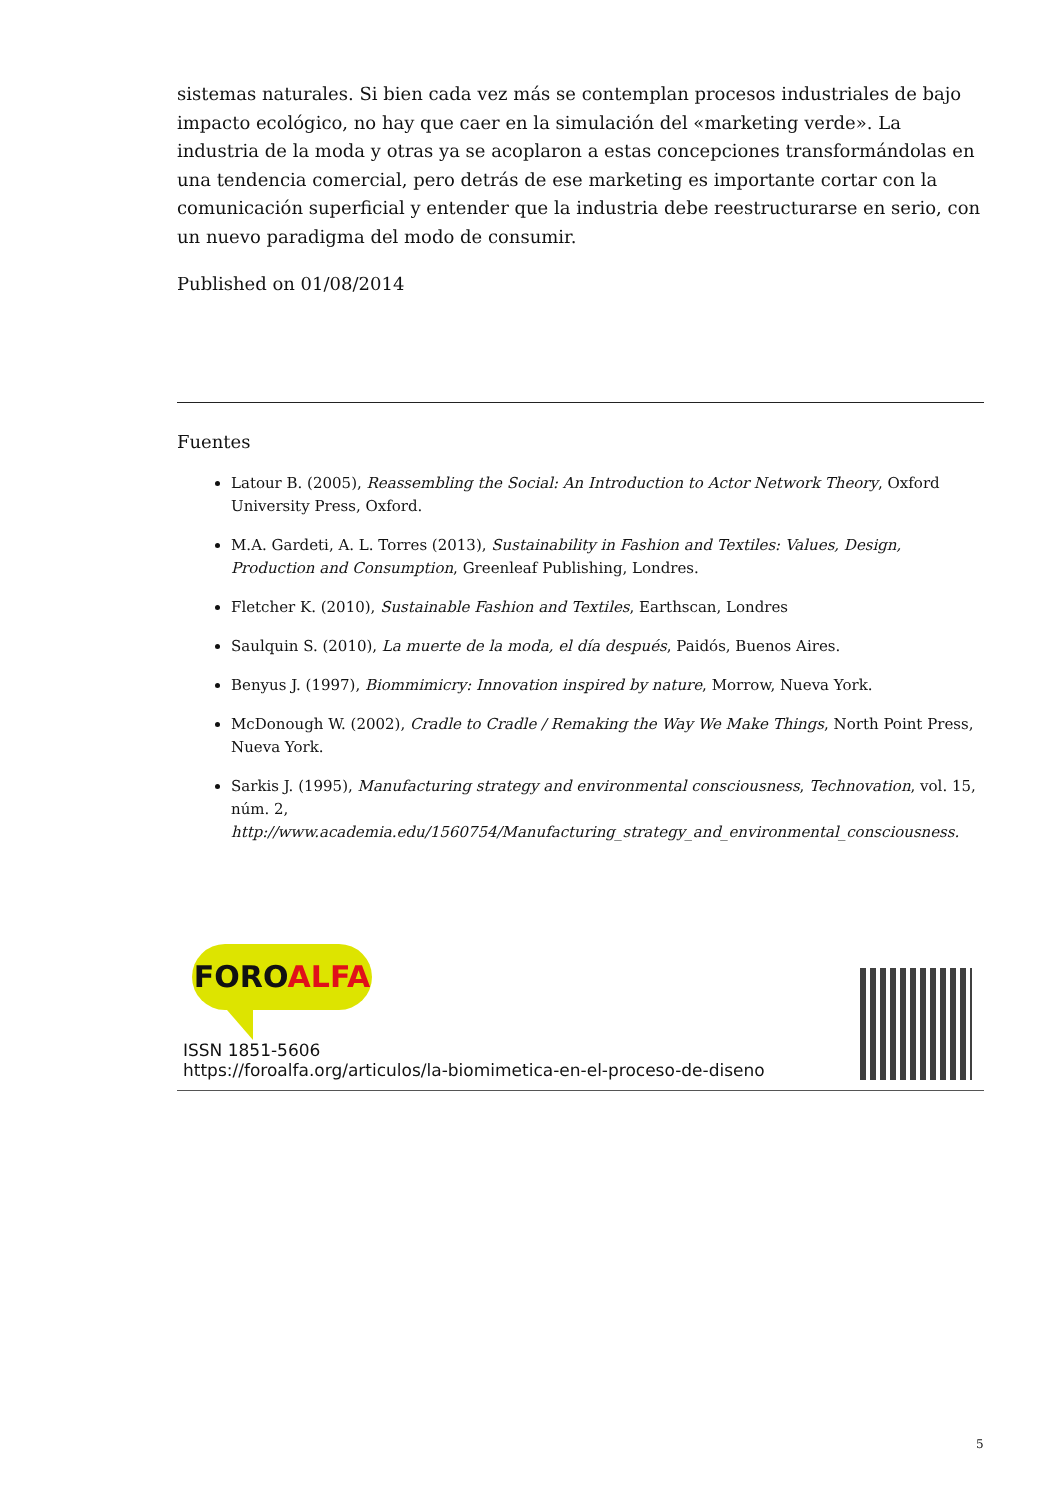sistemas naturales. Si bien cada vez más se contemplan procesos industriales de bajo impacto ecológico, no hay que caer en la simulación del «marketing verde». La industria de la moda y otras ya se acoplaron a estas concepciones transformándolas en una tendencia comercial, pero detrás de ese marketing es importante cortar con la comunicación superficial y entender que la industria debe reestructurarse en serio, con un nuevo paradigma del modo de consumir.
Published on 01/08/2014
Fuentes
Latour B. (2005), Reassembling the Social: An Introduction to Actor Network Theory, Oxford University Press, Oxford.
M.A. Gardeti, A. L. Torres (2013), Sustainability in Fashion and Textiles: Values, Design, Production and Consumption, Greenleaf Publishing, Londres.
Fletcher K. (2010), Sustainable Fashion and Textiles, Earthscan, Londres
Saulquin S. (2010), La muerte de la moda, el día después, Paidós, Buenos Aires.
Benyus J. (1997), Biommimicry: Innovation inspired by nature, Morrow, Nueva York.
McDonough W. (2002), Cradle to Cradle / Remaking the Way We Make Things, North Point Press, Nueva York.
Sarkis J. (1995), Manufacturing strategy and environmental consciousness, Technovation, vol. 15, núm. 2, http://www.academia.edu/1560754/Manufacturing_strategy_and_environmental_consciousness.
FOROALFA
ISSN 1851-5606
https://foroalfa.org/articulos/la-biomimetica-en-el-proceso-de-diseno
5